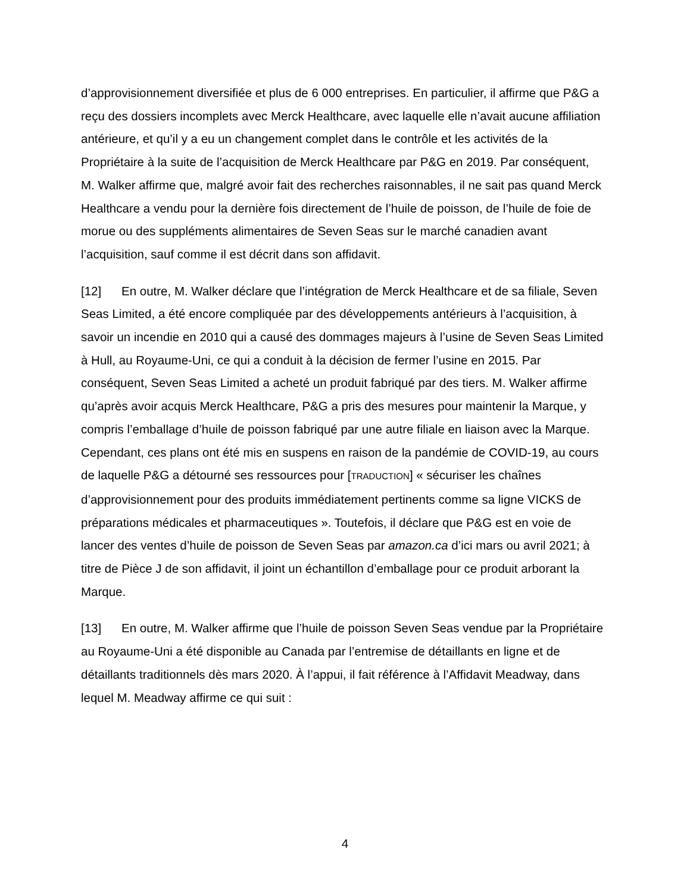d’approvisionnement diversifiée et plus de 6 000 entreprises. En particulier, il affirme que P&G a reçu des dossiers incomplets avec Merck Healthcare, avec laquelle elle n’avait aucune affiliation antérieure, et qu’il y a eu un changement complet dans le contrôle et les activités de la Propriétaire à la suite de l’acquisition de Merck Healthcare par P&G en 2019. Par conséquent, M. Walker affirme que, malgré avoir fait des recherches raisonnables, il ne sait pas quand Merck Healthcare a vendu pour la dernière fois directement de l’huile de poisson, de l’huile de foie de morue ou des suppléments alimentaires de Seven Seas sur le marché canadien avant l’acquisition, sauf comme il est décrit dans son affidavit.
[12] En outre, M. Walker déclare que l’intégration de Merck Healthcare et de sa filiale, Seven Seas Limited, a été encore compliquée par des développements antérieurs à l’acquisition, à savoir un incendie en 2010 qui a causé des dommages majeurs à l’usine de Seven Seas Limited à Hull, au Royaume-Uni, ce qui a conduit à la décision de fermer l’usine en 2015. Par conséquent, Seven Seas Limited a acheté un produit fabriqué par des tiers. M. Walker affirme qu’après avoir acquis Merck Healthcare, P&G a pris des mesures pour maintenir la Marque, y compris l’emballage d’huile de poisson fabriqué par une autre filiale en liaison avec la Marque. Cependant, ces plans ont été mis en suspens en raison de la pandémie de COVID-19, au cours de laquelle P&G a détourné ses ressources pour [TRADUCTION] « sécuriser les chaînes d’approvisionnement pour des produits immédiatement pertinents comme sa ligne VICKS de préparations médicales et pharmaceutiques ». Toutefois, il déclare que P&G est en voie de lancer des ventes d’huile de poisson de Seven Seas par amazon.ca d’ici mars ou avril 2021; à titre de Pièce J de son affidavit, il joint un échantillon d’emballage pour ce produit arborant la Marque.
[13] En outre, M. Walker affirme que l’huile de poisson Seven Seas vendue par la Propriétaire au Royaume-Uni a été disponible au Canada par l’entremise de détaillants en ligne et de détaillants traditionnels dès mars 2020. À l’appui, il fait référence à l’Affidavit Meadway, dans lequel M. Meadway affirme ce qui suit :
4